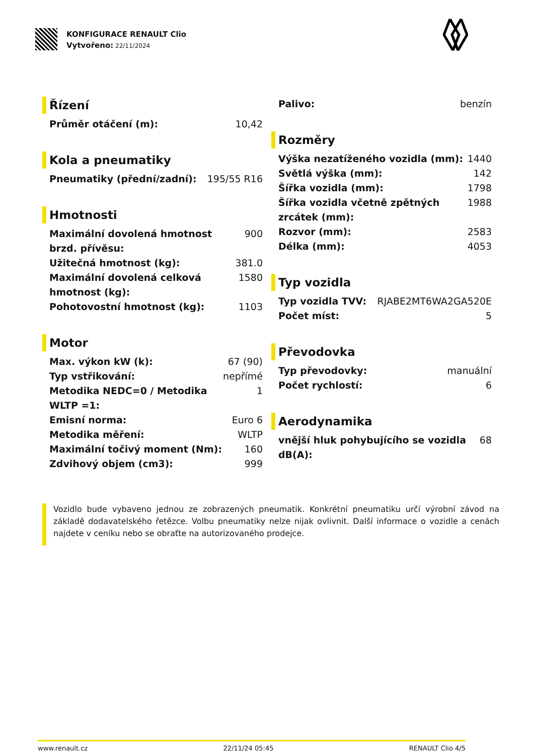KONFIGURACE RENAULT Clio
Vytvořeno: 22/11/2024
Řízení
| Průměr otáčení (m): | 10,42 |
Kola a pneumatiky
| Pneumatiky (přední/zadní): | 195/55 R16 |
Hmotnosti
| Maximální dovolená hmotnost brzd. přívěsu: | 900 |
| Užitečná hmotnost (kg): | 381.0 |
| Maximální dovolená celková hmotnost (kg): | 1580 |
| Pohotovostní hmotnost (kg): | 1103 |
Motor
| Max. výkon kW (k): | 67 (90) |
| Typ vstřikování: | nepřímé |
| Metodika NEDC=0 / Metodika WLTP =1: | 1 |
| Emisní norma: | Euro 6 |
| Metodika měření: | WLTP |
| Maximální točivý moment (Nm): | 160 |
| Zdvihový objem (cm3): | 999 |
| Palivo: | benzín |
Rozměry
| Výška nezatíženého vozidla (mm): | 1440 |
| Světlá výška (mm): | 142 |
| Šířka vozidla (mm): | 1798 |
| Šířka vozidla včetně zpětných zrcátek (mm): | 1988 |
| Rozvor (mm): | 2583 |
| Délka (mm): | 4053 |
Typ vozidla
| Typ vozidla TVV: | RJABE2MT6WA2GA520E |
| Počet míst: | 5 |
Převodovka
| Typ převodovky: | manuální |
| Počet rychlostí: | 6 |
Aerodynamika
| vnější hluk pohybujícího se vozidla dB(A): | 68 |
Vozidlo bude vybaveno jednou ze zobrazených pneumatik. Konkrétní pneumatiku určí výrobní závod na základě dodavatelského řetězce. Volbu pneumatiky nelze nijak ovlivnit. Další informace o vozidle a cenách najdete v ceníku nebo se obraťte na autorizovaného prodejce.
www.renault.cz 22/11/24 05:45 RENAULT Clio 4/5